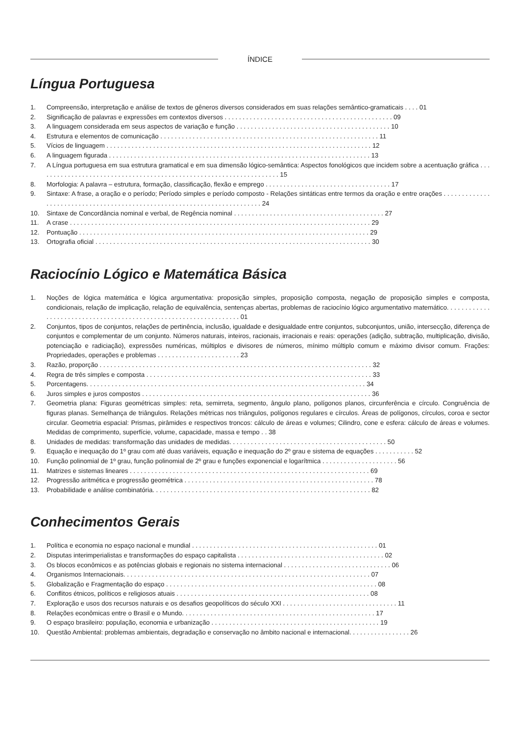ÍNDICE
Língua Portuguesa
1. Compreensão, interpretação e análise de textos de gêneros diversos considerados em suas relações semântico-gramaticais . . . . 01
2. Significação de palavras e expressões em contextos diversos . . . . . . . . . . . . . . . . . . . . . . . . . . . . . . . . . . . . . . . . . . . . . . . 09
3. A linguagem considerada em seus aspectos de variação e função . . . . . . . . . . . . . . . . . . . . . . . . . . . . . . . . . . . . . . . . . . . 10
4. Estrutura e elementos de comunicação . . . . . . . . . . . . . . . . . . . . . . . . . . . . . . . . . . . . . . . . . . . . . . . . . . . . . . . . . . . . . 11
5. Vícios de linguagem . . . . . . . . . . . . . . . . . . . . . . . . . . . . . . . . . . . . . . . . . . . . . . . . . . . . . . . . . . . . . . . . . . . . . . . . . . 12
6. A linguagem figurada . . . . . . . . . . . . . . . . . . . . . . . . . . . . . . . . . . . . . . . . . . . . . . . . . . . . . . . . . . . . . . . . . . . . . . . . . 13
7. A Língua portuguesa em sua estrutura gramatical e em sua dimensão lógico-semântica: Aspectos fonológicos que incidem sobre a acentuação gráfica . . . . . . . . . . . . . . . . . . . . . . . . . . . . . . . . . . . . . . . . . . . . . . . . . . . . . . . . . . . . . . . . . . . . 15
8. Morfologia: A palavra – estrutura, formação, classificação, flexão e emprego . . . . . . . . . . . . . . . . . . . . . . . . . . . . . . . . . . . 17
9. Sintaxe: A frase, a oração e o período; Período simples e período composto - Relações sintáticas entre termos da oração e entre orações . . . . . . . . . . . . . . . . . . . . . . . . . . . . . . . . . . . . . . . . . . . . . . . . . . . . . . . . . . . . . . . . . . . . . . . . . 24
10. Sintaxe de Concordância nominal e verbal, de Regência nominal . . . . . . . . . . . . . . . . . . . . . . . . . . . . . . . . . . . . . . . . . . 27
11. A crase . . . . . . . . . . . . . . . . . . . . . . . . . . . . . . . . . . . . . . . . . . . . . . . . . . . . . . . . . . . . . . . . . . . . . . . . . . . . . . . . . . . . 29
12. Pontuação . . . . . . . . . . . . . . . . . . . . . . . . . . . . . . . . . . . . . . . . . . . . . . . . . . . . . . . . . . . . . . . . . . . . . . . . . . . . . . . . . 29
13. Ortografia oficial . . . . . . . . . . . . . . . . . . . . . . . . . . . . . . . . . . . . . . . . . . . . . . . . . . . . . . . . . . . . . . . . . . . . . . . . . . . . . 30
Raciocínio Lógico e Matemática Básica
1. Noções de lógica matemática e lógica argumentativa: proposição simples, proposição composta, negação de proposição simples e composta, condicionais, relação de implicação, relação de equivalência, sentenças abertas, problemas de raciocínio lógico argumentativo matemático. . . . . . . . . . . . . . . . . . . . . . . . . . . . . . . . . . . . . . . . . . . . . . . . . . . . . . . . . . . . . . . . . . 01
2. Conjuntos, tipos de conjuntos, relações de pertinência, inclusão, igualdade e desigualdade entre conjuntos, subconjuntos, união, intersecção, diferença de conjuntos e complementar de um conjunto. Números naturais, inteiros, racionais, irracionais e reais: operações (adição, subtração, multiplicação, divisão, potenciação e radiciação), expressões numéricas, múltiplos e divisores de números, mínimo múltiplo comum e máximo divisor comum. Frações: Propriedades, operações e problemas . . . . . . . . . . . . . . . . . . . . . . . 23
3. Razão, proporção . . . . . . . . . . . . . . . . . . . . . . . . . . . . . . . . . . . . . . . . . . . . . . . . . . . . . . . . . . . . . . . . . . . . . . . . . . . . 32
4. Regra de três simples e composta . . . . . . . . . . . . . . . . . . . . . . . . . . . . . . . . . . . . . . . . . . . . . . . . . . . . . . . . . . . . . . . 33
5. Porcentagens. . . . . . . . . . . . . . . . . . . . . . . . . . . . . . . . . . . . . . . . . . . . . . . . . . . . . . . . . . . . . . . . . . . . . . . . . . . . . . 34
6. Juros simples e juros compostos . . . . . . . . . . . . . . . . . . . . . . . . . . . . . . . . . . . . . . . . . . . . . . . . . . . . . . . . . . . . . . . . 36
7. Geometria plana: Figuras geométricas simples: reta, semirreta, segmento, ângulo plano, polígonos planos, circunferência e círculo. Congruência de figuras planas. Semelhança de triângulos. Relações métricas nos triângulos, polígonos regulares e círculos. Áreas de polígonos, círculos, coroa e sector circular. Geometria espacial: Prismas, pirâmides e respectivos troncos: cálculo de áreas e volumes; Cilindro, cone e esfera: cálculo de áreas e volumes. Medidas de comprimento, superfície, volume, capacidade, massa e tempo . . 38
8. Unidades de medidas: transformação das unidades de medidas. . . . . . . . . . . . . . . . . . . . . . . . . . . . . . . . . . . . . . . . . . . . 50
9. Equação e inequação do 1º grau com até duas variáveis, equação e inequação do 2º grau e sistema de equações . . . . . . . . . . . 52
10. Função polinomial de 1º grau, função polinomial de 2º grau e funções exponencial e logarítmica . . . . . . . . . . . . . . . . . . . . . 56
11. Matrizes e sistemas lineares . . . . . . . . . . . . . . . . . . . . . . . . . . . . . . . . . . . . . . . . . . . . . . . . . . . . . . . . . . . . . . . . . . . 69
12. Progressão aritmética e progressão geométrica . . . . . . . . . . . . . . . . . . . . . . . . . . . . . . . . . . . . . . . . . . . . . . . . . . . . . 78
13. Probabilidade e análise combinatória. . . . . . . . . . . . . . . . . . . . . . . . . . . . . . . . . . . . . . . . . . . . . . . . . . . . . . . . . . . . . 82
Conhecimentos Gerais
1. Política e economia no espaço nacional e mundial . . . . . . . . . . . . . . . . . . . . . . . . . . . . . . . . . . . . . . . . . . . . . . . . . . . . 01
2. Disputas interimperialistas e transformações do espaço capitalista . . . . . . . . . . . . . . . . . . . . . . . . . . . . . . . . . . . . . . . . . 02
3. Os blocos econômicos e as potências globais e regionais no sistema internacional . . . . . . . . . . . . . . . . . . . . . . . . . . . . . . 06
4. Organismos Internacionais. . . . . . . . . . . . . . . . . . . . . . . . . . . . . . . . . . . . . . . . . . . . . . . . . . . . . . . . . . . . . . . . . . . . . 07
5. Globalização e Fragmentação do espaço . . . . . . . . . . . . . . . . . . . . . . . . . . . . . . . . . . . . . . . . . . . . . . . . . . . . . . . . . . . 08
6. Conflitos étnicos, políticos e religiosos atuais . . . . . . . . . . . . . . . . . . . . . . . . . . . . . . . . . . . . . . . . . . . . . . . . . . . . . . 08
7. Exploração e usos dos recursos naturais e os desafios geopolíticos do século XXI . . . . . . . . . . . . . . . . . . . . . . . . . . . . . . . . 11
8. Relações econômicas entre o Brasil e o Mundo. . . . . . . . . . . . . . . . . . . . . . . . . . . . . . . . . . . . . . . . . . . . . . . . . . . . . . 17
9. O espaço brasileiro: população, economia e urbanização . . . . . . . . . . . . . . . . . . . . . . . . . . . . . . . . . . . . . . . . . . . . . . . 19
10. Questão Ambiental: problemas ambientais, degradação e conservação no âmbito nacional e internacional. . . . . . . . . . . . . . . . . 26